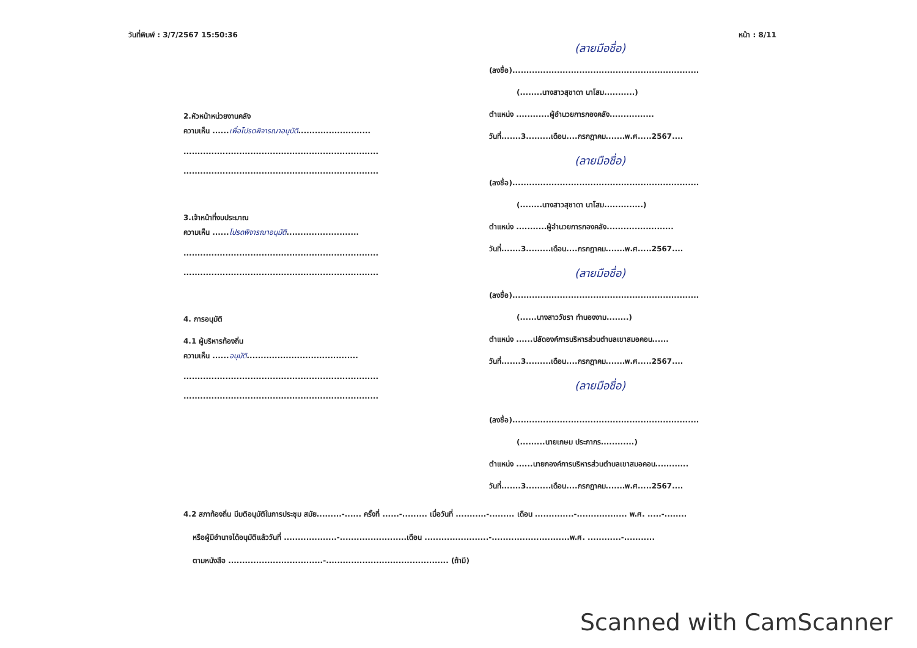วันที่พิมพ์ : 3/7/2567 15:50:36 หน้า : 8/11
2.หัวหน้าหน่วยงานคลัง
ความเห็น ......เพื่อโปรดพิจารณาอนุมัติ..........................
......................................................................
......................................................................
3.เจ้าหน้าที่งบประมาณ
ความเห็น ......โปรดพิจารณาอนุมัติ..........................
......................................................................
......................................................................
4. การอนุมัติ
4.1 ผู้บริหารท้องถิ่น
ความเห็น ......อนุมัติ........................................
......................................................................
......................................................................
(ลายมือชื่อ)
(ลงชื่อ)...................................................................
(........นางสาวสุชาดา นาโสม...........)
ตำแหน่ง ............ผู้อำนวยการกองคลัง................
วันที่.......3.........เดือน....กรกฎาคม.......พ.ศ.....2567....
(ลายมือชื่อ)
(ลงชื่อ)...................................................................
(........นางสาวสุชาดา นาโสม..............)
ตำแหน่ง ...........ผู้อำนวยการกองคลัง........................
วันที่.......3.........เดือน....กรกฎาคม.......พ.ศ.....2567....
(ลายมือชื่อ)
(ลงชื่อ)...................................................................
(......นางสาววัชรา ทำนองงาม........)
ตำแหน่ง ......ปลัดองค์การบริหารส่วนตำบลเขาสมอคอน......
วันที่.......3.........เดือน....กรกฎาคม.......พ.ศ.....2567....
(ลายมือชื่อ)
(ลงชื่อ)...................................................................
(.........นายเกษม ประภากร............)
ตำแหน่ง ......นายกองค์การบริหารส่วนตำบลเขาสมอคอน............
วันที่.......3.........เดือน....กรกฎาคม.......พ.ศ.....2567....
4.2 สภาท้องถิ่น มีมติอนุมัติในการประชุม สมัย.........-...... ครั้งที่ ......-......... เมื่อวันที่ ...........-......... เดือน ..............-.................. พ.ศ. .....-........
หรือผู้มีอำนาจได้อนุมัติแล้ววันที่ ...................-........................เดือน .......................-............................พ.ศ. ............-...........
ตามหนังสือ ..................................-............................................ (ถ้ามี)
Scanned with CamScanner